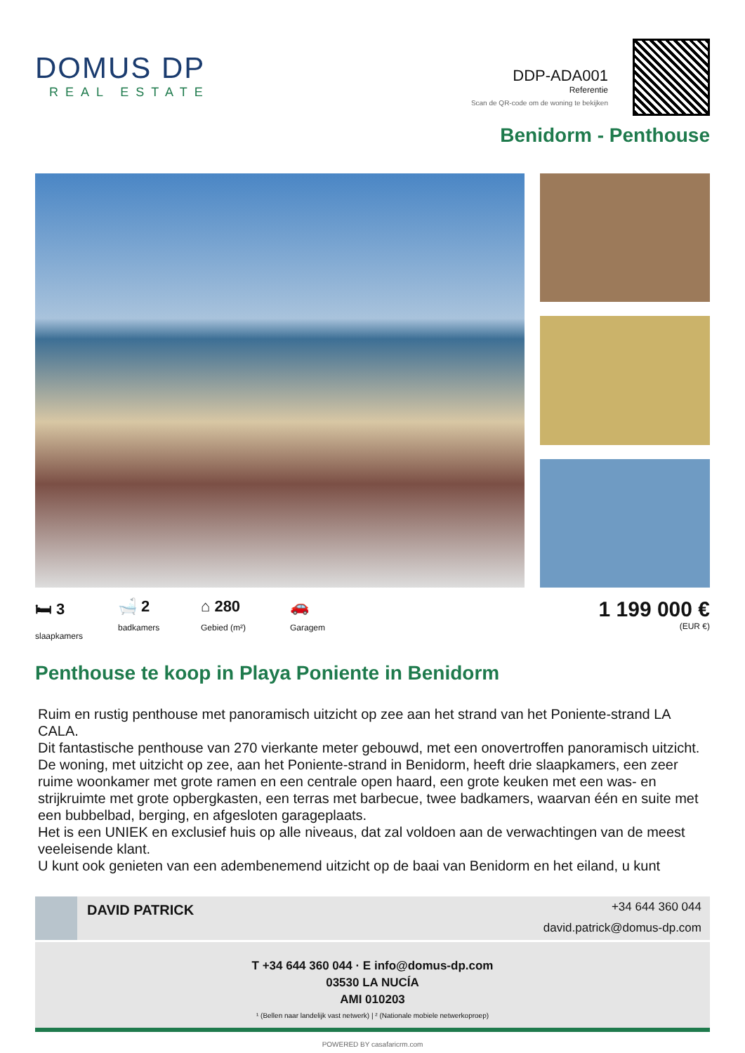DOMUS DP
REAL ESTATE
DDP-ADA001
Referentie
Scan de QR-code om de woning te bekijken
Benidorm - Penthouse
🛏 3
slaapkamers
🛁 2
badkamers
⌂ 280
Gebied (m²)
🚗
Garagem
1 199 000 €
(EUR €)
Penthouse te koop in Playa Poniente in Benidorm
Ruim en rustig penthouse met panoramisch uitzicht op zee aan het strand van het Poniente-strand LA CALA.
Dit fantastische penthouse van 270 vierkante meter gebouwd, met een onovertroffen panoramisch uitzicht.
De woning, met uitzicht op zee, aan het Poniente-strand in Benidorm, heeft drie slaapkamers, een zeer ruime woonkamer met grote ramen en een centrale open haard, een grote keuken met een was- en strijkruimte met grote opbergkasten, een terras met barbecue, twee badkamers, waarvan één en suite met een bubbelbad, berging, en afgesloten garageplaats.
Het is een UNIEK en exclusief huis op alle niveaus, dat zal voldoen aan de verwachtingen van de meest veeleisende klant.
U kunt ook genieten van een adembenemend uitzicht op de baai van Benidorm en het eiland, u kunt
DAVID PATRICK
+34 644 360 044
david.patrick@domus-dp.com
T +34 644 360 044 · E info@domus-dp.com
03530 LA NUCÍA
AMI 010203
¹ (Bellen naar landelijk vast netwerk) | ² (Nationale mobiele netwerkoproep)
POWERED BY casafaricrm.com